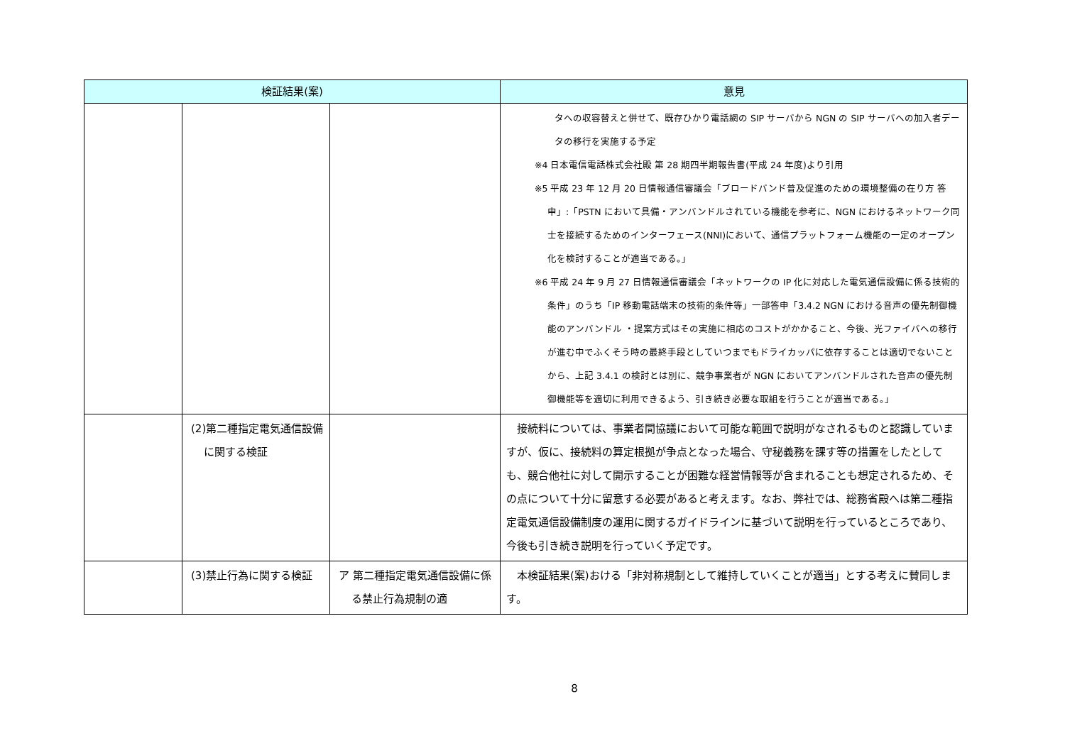| 検証結果(案) | | | 意見 |
| --- | --- | --- | --- |
| | | | タへの収容替えと併せて、既存ひかり電話網の SIP サーバから NGN の SIP サーバへの加入者データの移行を実施する予定 ※4 日本電信電話株式会社殿 第 28 期四半期報告書(平成 24 年度)より引用 ※5 平成 23 年 12 月 20 日情報通信審議会「ブロードバンド普及促進のための環境整備の在り方 答申」:「PSTN において具備・アンバンドルされている機能を参考に、NGN におけるネットワーク同士を接続するためのインターフェース(NNI)において、通信プラットフォーム機能の一定のオープン化を検討することが適当である。」 ※6 平成 24 年 9 月 27 日情報通信審議会「ネットワークの IP 化に対応した電気通信設備に係る技術的条件」のうち「IP 移動電話端末の技術的条件等」一部答申「3.4.2 NGN における音声の優先制御機能のアンバンドル ・提案方式はその実施に相応のコストがかかること、今後、光ファイバへの移行が進む中でふくそう時の最終手段としていつまでもドライカッパに依存することは適切でないことから、上記 3.4.1 の検討とは別に、競争事業者が NGN においてアンバンドルされた音声の優先制御機能等を適切に利用できるよう、引き続き必要な取組を行うことが適当である。」 |
| | (2)第二種指定電気通信設備に関する検証 | | 接続料については、事業者間協議において可能な範囲で説明がなされるものと認識していますが、仮に、接続料の算定根拠が争点となった場合、守秘義務を課す等の措置をしたとしても、競合他社に対して開示することが困難な経営情報等が含まれることも想定されるため、その点について十分に留意する必要があると考えます。なお、弊社では、総務省殿へは第二種指定電気通信設備制度の運用に関するガイドラインに基づいて説明を行っているところであり、今後も引き続き説明を行っていく予定です。 |
| | (3)禁止行為に関する検証 | ア 第二種指定電気通信設備に係る禁止行為規制の適 | 本検証結果(案)おける「非対称規制として維持していくことが適当」とする考えに賛同します。 |
8